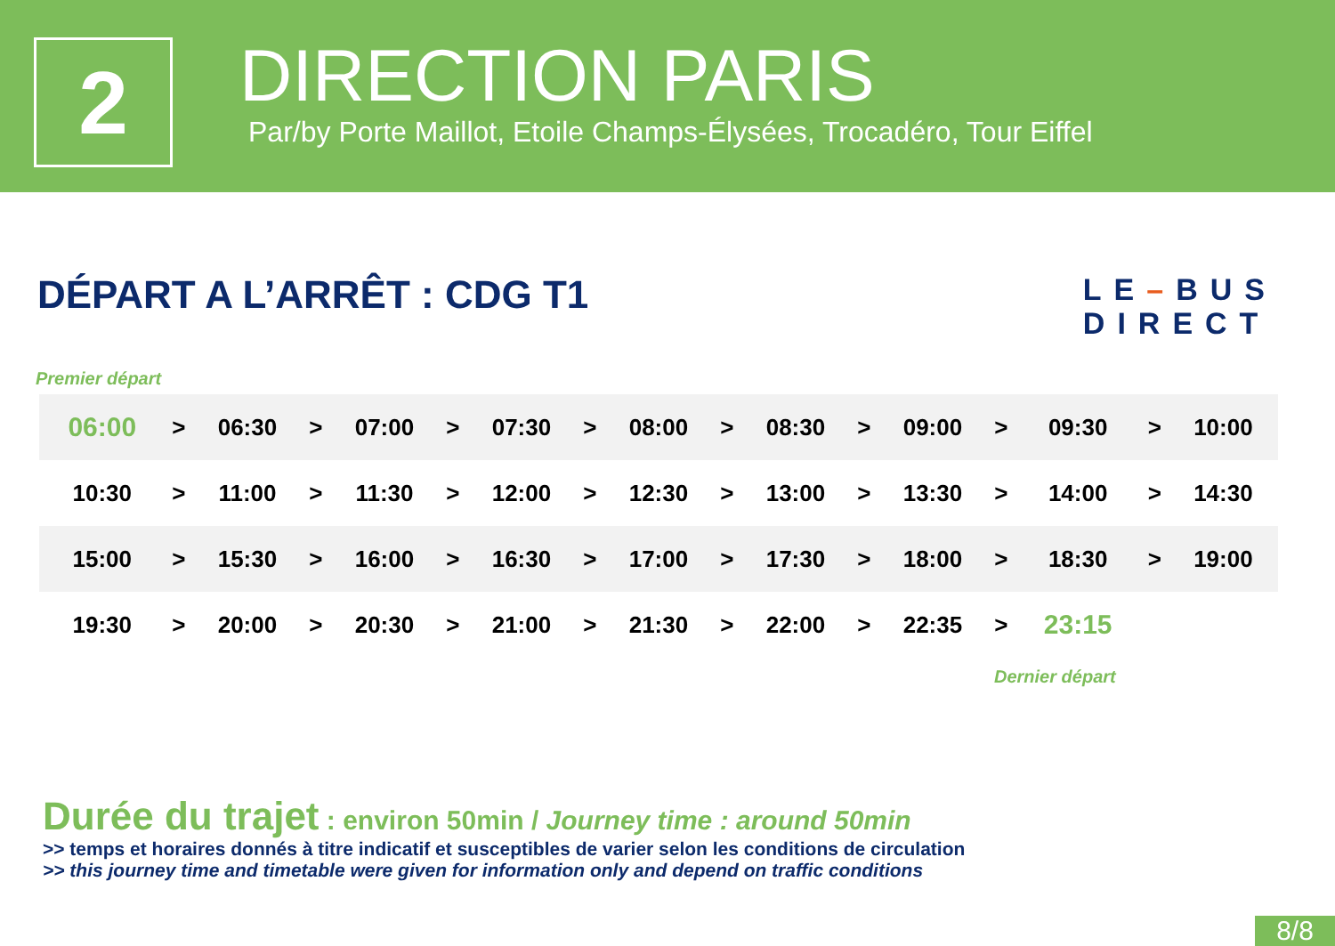2
DIRECTION PARIS
Par/by Porte Maillot, Etoile Champs-Élysées, Trocadéro, Tour Eiffel
DÉPART A L’ARRÊT : CDG T1
LE–BUS
DIRECT
Premier départ
| 06:00 | > | 06:30 | > | 07:00 | > | 07:30 | > | 08:00 | > | 08:30 | > | 09:00 | > | 09:30 | > | 10:00 |
| 10:30 | > | 11:00 | > | 11:30 | > | 12:00 | > | 12:30 | > | 13:00 | > | 13:30 | > | 14:00 | > | 14:30 |
| 15:00 | > | 15:30 | > | 16:00 | > | 16:30 | > | 17:00 | > | 17:30 | > | 18:00 | > | 18:30 | > | 19:00 |
| 19:30 | > | 20:00 | > | 20:30 | > | 21:00 | > | 21:30 | > | 22:00 | > | 22:35 | > | 23:15 | | |
Dernier départ
Durée du trajet : environ 50min / Journey time : around 50min
>> temps et horaires donnés à titre indicatif et susceptibles de varier selon les conditions de circulation
>> this journey time and timetable were given for information only and depend on traffic conditions
8/8